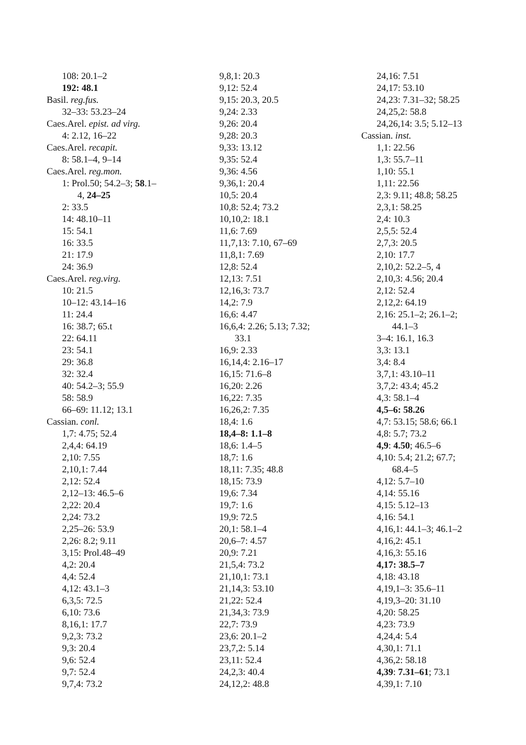108: 20.1–2
192: 48.1
Basil. reg.fus.
32–33: 53.23–24
Caes.Arel. epist. ad virg.
4: 2.12, 16–22
Caes.Arel. recapit.
8: 58.1–4, 9–14
Caes.Arel. reg.mon.
1: Prol.50; 54.2–3; 58.1–
4, 24–25
2: 33.5
14: 48.10–11
15: 54.1
16: 33.5
21: 17.9
24: 36.9
Caes.Arel. reg.virg.
10: 21.5
10–12: 43.14–16
11: 24.4
16: 38.7; 65.t
22: 64.11
23: 54.1
29: 36.8
32: 32.4
40: 54.2–3; 55.9
58: 58.9
66–69: 11.12; 13.1
Cassian. conl.
1,7: 4.75; 52.4
2,4,4: 64.19
2,10: 7.55
2,10,1: 7.44
2,12: 52.4
2,12–13: 46.5–6
2,22: 20.4
2,24: 73.2
2,25–26: 53.9
2,26: 8.2; 9.11
3,15: Prol.48–49
4,2: 20.4
4,4: 52.4
4,12: 43.1–3
6,3,5: 72.5
6,10: 73.6
8,16,1: 17.7
9,2,3: 73.2
9,3: 20.4
9,6: 52.4
9,7: 52.4
9,7,4: 73.2
9,8,1: 20.3
9,12: 52.4
9,15: 20.3, 20.5
9,24: 2.33
9,26: 20.4
9,28: 20.3
9,33: 13.12
9,35: 52.4
9,36: 4.56
9,36,1: 20.4
10,5: 20.4
10,8: 52.4; 73.2
10,10,2: 18.1
11,6: 7.69
11,7,13: 7.10, 67–69
11,8,1: 7.69
12,8: 52.4
12,13: 7.51
12,16,3: 73.7
14,2: 7.9
16,6: 4.47
16,6,4: 2.26; 5.13; 7.32;
33.1
16,9: 2.33
16,14,4: 2.16–17
16,15: 71.6–8
16,20: 2.26
16,22: 7.35
16,26,2: 7.35
18,4: 1.6
18,4–8: 1.1–8
18,6: 1.4–5
18,7: 1.6
18,11: 7.35; 48.8
18,15: 73.9
19,6: 7.34
19,7: 1.6
19,9: 72.5
20,1: 58.1–4
20,6–7: 4.57
20,9: 7.21
21,5,4: 73.2
21,10,1: 73.1
21,14,3: 53.10
21,22: 52.4
21,34,3: 73.9
22,7: 73.9
23,6: 20.1–2
23,7,2: 5.14
23,11: 52.4
24,2,3: 40.4
24,12,2: 48.8
24,16: 7.51
24,17: 53.10
24,23: 7.31–32; 58.25
24,25,2: 58.8
24,26,14: 3.5; 5.12–13
Cassian. inst.
1,1: 22.56
1,3: 55.7–11
1,10: 55.1
1,11: 22.56
2,3: 9.11; 48.8; 58.25
2,3,1: 58.25
2,4: 10.3
2,5,5: 52.4
2,7,3: 20.5
2,10: 17.7
2,10,2: 52.2–5, 4
2,10,3: 4.56; 20.4
2,12: 52.4
2,12,2: 64.19
2,16: 25.1–2; 26.1–2;
44.1–3
3–4: 16.1, 16.3
3,3: 13.1
3,4: 8.4
3,7,1: 43.10–11
3,7,2: 43.4; 45.2
4,3: 58.1–4
4,5–6: 58.26
4,7: 53.15; 58.6; 66.1
4,8: 5.7; 73.2
4,9: 4.50; 46.5–6
4,10: 5.4; 21.2; 67.7;
68.4–5
4,12: 5.7–10
4,14: 55.16
4,15: 5.12–13
4,16: 54.1
4,16,1: 44.1–3; 46.1–2
4,16,2: 45.1
4,16,3: 55.16
4,17: 38.5–7
4,18: 43.18
4,19,1–3: 35.6–11
4,19,3–20: 31.10
4,20: 58.25
4,23: 73.9
4,24,4: 5.4
4,30,1: 71.1
4,36,2: 58.18
4,39: 7.31–61; 73.1
4,39,1: 7.10